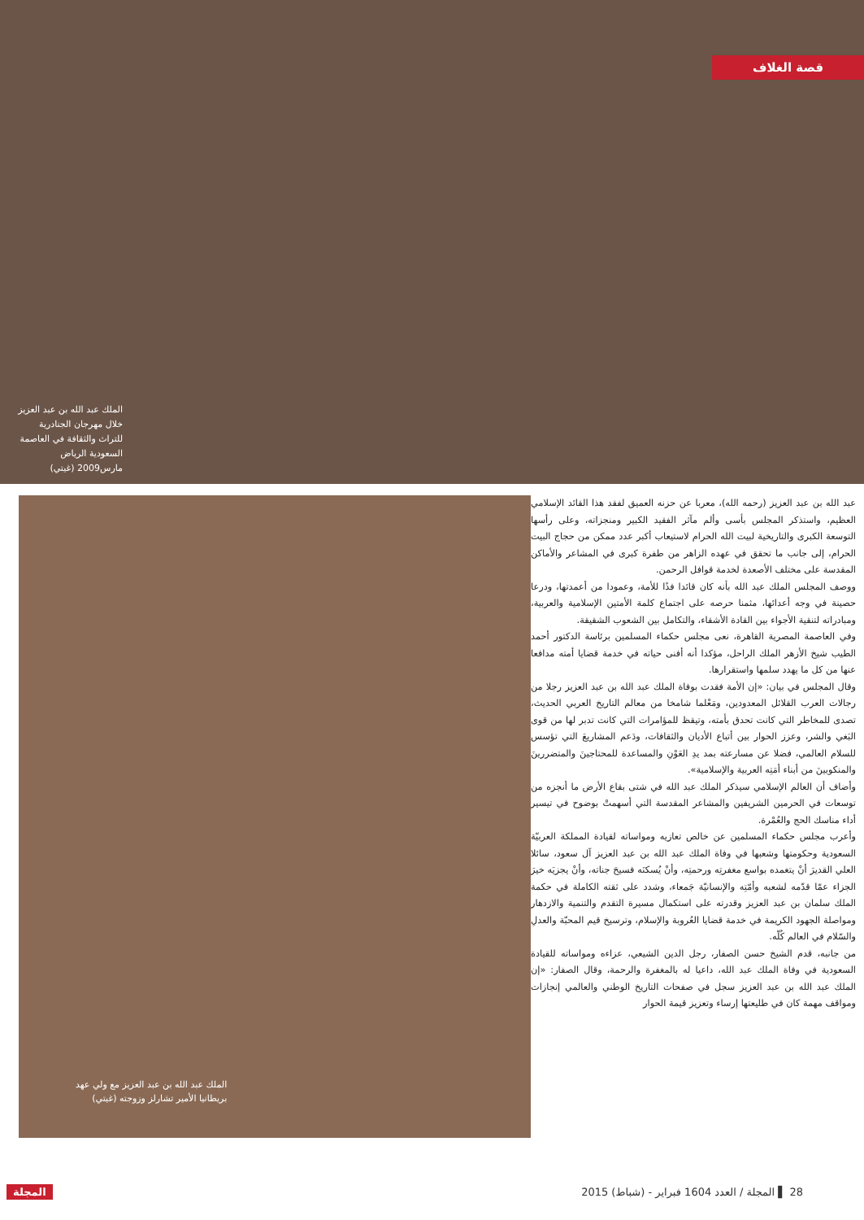قصة الغلاف
الملك عبد الله بن عبد العزيز خلال مهرجان الجنادرية للتراث والثقافة في العاصمة السعودية الرياض مارس2009 (غيتي)
عبد الله بن عبد العزيز (رحمه الله)، معربا عن حزنه العميق لفقد هذا القائد الإسلامي العظيم، واستذكر المجلس بأسى وألم مآثر الفقيد الكبير ومنجزاته، وعلى رأسها التوسعة الكبرى والتاريخية لبيت الله الحرام لاستيعاب أكبر عدد ممكن من حجاج البيت الحرام، إلى جانب ما تحقق في عهده الزاهر من طفرة كبرى في المشاعر والأماكن المقدسة على مختلف الأصعدة لخدمة قوافل الرحمن.
ووصف المجلس الملك عبد الله بأنه كان قائدا فذًا للأمة، وعمودا من أعمدتها، ودرعا حصينة في وجه أعدائها، مثمنا حرصه على اجتماع كلمة الأمتين الإسلامية والعربية، ومبادراته لتنقية الأجواء بين القادة الأشقاء، والتكامل بين الشعوب الشقيقة.
وفي العاصمة المصرية القاهرة، نعى مجلس حكماء المسلمين برئاسة الدكتور أحمد الطيب شيخ الأزهر الملك الراحل، مؤكدا أنه أفنى حياته في خدمة قضايا أمته مدافعا عنها من كل ما يهدد سلمها واستقرارها.
وقال المجلس في بيان: «إن الأمة فقدت بوفاة الملك عبد الله بن عبد العزيز رجلا من رجالات العرب القلائل المعدودين، ومَعْلما شامخا من معالم التاريخ العربي الحديث، تصدى للمخاطر التي كانت تحدق بأمته، وتيقظ للمؤامرات التي كانت تدبر لها من قوى البَغي والشر، وعزز الحوار بين أتباع الأديان والثقافات، ودَعم المشاريعَ التي تؤسس للسلام العالمي، فضلا عن مسارعته بمد يدِ العَوْنِ والمساعدة للمحتاجينَ والمتضررينَ والمنكوبينَ من أبناء أمَتِه العربية والإسلامية».
وأضاف أن العالم الإسلامي سيذكر الملك عبد الله في شتى بقاع الأرض ما أنجزه من توسعات في الحرمين الشريفين والمشاعر المقدسة التي أسهمتْ بوضوح في تيسير أداء مناسك الحج والعُمْرة.
وأعرب مجلس حكماء المسلمين عن خالص تعازيه ومواساته لقيادة المملكة العربيّة السعودية وحكومتها وشعبها في وفاة الملك عبد الله بن عبد العزيز آل سعود، سائلا العلي القديرَ أنْ يتغمده بواسع مغفرتِه ورحمتِه، وأنْ يُسكنَه فسيحَ جناته، وأنْ يجزيَه خيرَ الجزاء عمّا قدّمه لشعبه وأمّتِه والإنسانيّة جَمعاء، وشدد على ثقته الكاملة في حكمة الملك سلمان بن عبد العزيز وقدرته على استكمال مسيرة التقدم والتنمية والازدهار ومواصلة الجهود الكريمة في خدمة قضايا العُروبة والإسلام، وترسيخ قيم المحبّة والعدلِ والسّلام في العالم كُلّه.
من جانبه، قدم الشيخ حسن الصفار، رجل الدين الشيعي، عزاءه ومواساته للقيادة السعودية في وفاة الملك عبد الله، داعيا له بالمغفرة والرحمة، وقال الصفار: «إن الملك عبد الله بن عبد العزيز سجل في صفحات التاريخ الوطني والعالمي إنجازات ومواقف مهمة كان في طليعتها إرساء وتعزيز قيمة الحوار
الملك عبد الله بن عبد العزيز مع ولي عهد
بريطانيا الأمير تشارلز وزوجته (غيتي)
28 ▌ المجلة / العدد 1604 فبراير - (شباط) 2015 المجلة